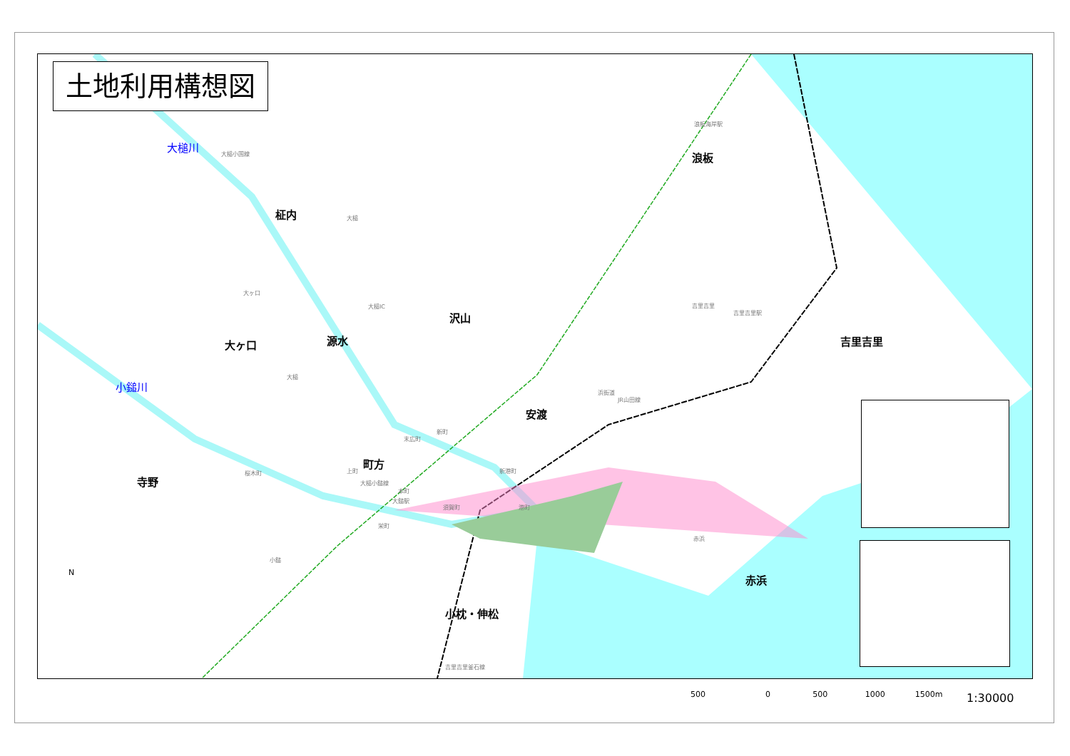土地利用構想図
大槌川
小鎚川
柾内
沢山
源水
大ヶ口
浪板
吉里吉里
安渡
町方
寺野
赤浜
小枕・伸松
大槌
大ヶ口
大槌
吉里吉里
吉里吉里駅
浪板海岸駅
大槌IC
新町
末広町
上町
桜木町
本町
大鎚駅
栄町
須賀町
新港町
港町
小鎚
赤浜
大槌小国線
大槌小鎚線
浜街道
JR山田線
吉里吉里釜石線
N
500 0 500 1000 1500m
1:30000